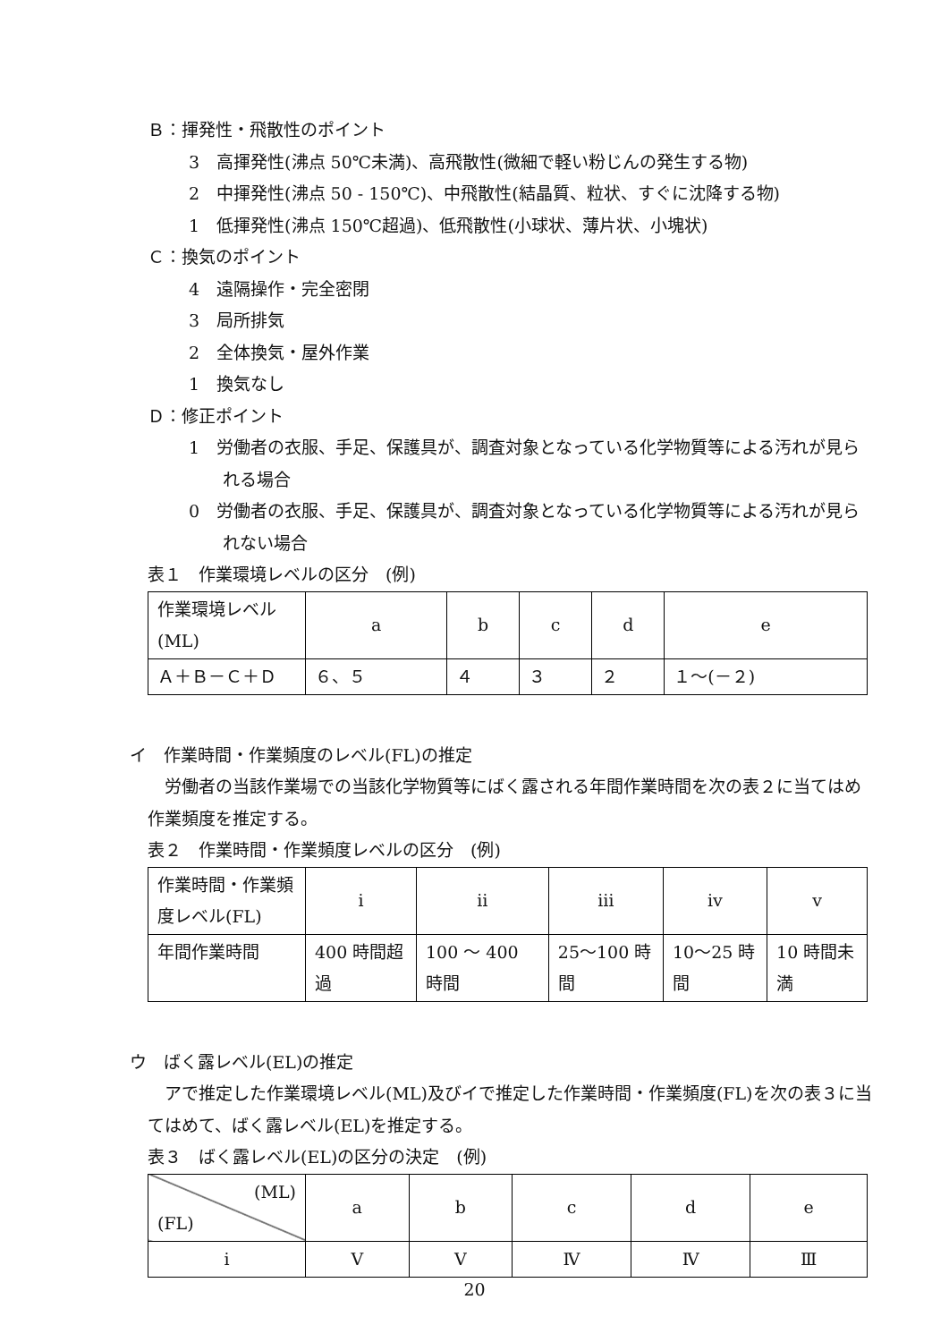Ｂ：揮発性・飛散性のポイント
3　高揮発性(沸点 50℃未満)、高飛散性(微細で軽い粉じんの発生する物)
2　中揮発性(沸点 50 - 150℃)、中飛散性(結晶質、粒状、すぐに沈降する物)
1　低揮発性(沸点 150℃超過)、低飛散性(小球状、薄片状、小塊状)
Ｃ：換気のポイント
4　遠隔操作・完全密閉
3　局所排気
2　全体換気・屋外作業
1　換気なし
Ｄ：修正ポイント
1　労働者の衣服、手足、保護具が、調査対象となっている化学物質等による汚れが見られる場合
0　労働者の衣服、手足、保護具が、調査対象となっている化学物質等による汚れが見られない場合
表１　作業環境レベルの区分　(例)
| 作業環境レベル(ML) | a | b | c | d | e |
| Ａ＋Ｂ－Ｃ＋Ｄ | ６、５ | ４ | ３ | ２ | １～(－２) |
イ　作業時間・作業頻度のレベル(FL)の推定
　労働者の当該作業場での当該化学物質等にばく露される年間作業時間を次の表２に当てはめ作業頻度を推定する。
表２　作業時間・作業頻度レベルの区分　(例)
| 作業時間・作業頻度レベル(FL) | ⅰ | ⅱ | ⅲ | ⅳ | ⅴ |
| 年間作業時間 | 400 時間超過 | 100 ～ 400 時間 | 25～100 時間 | 10～25 時間 | 10 時間未満 |
ウ　ばく露レベル(EL)の推定
　アで推定した作業環境レベル(ML)及びイで推定した作業時間・作業頻度(FL)を次の表３に当てはめて、ばく露レベル(EL)を推定する。
表３　ばく露レベル(EL)の区分の決定　(例)
| (ML) (FL) | a | b | c | d | e |
| ⅰ | Ⅴ | Ⅴ | Ⅳ | Ⅳ | Ⅲ |
20